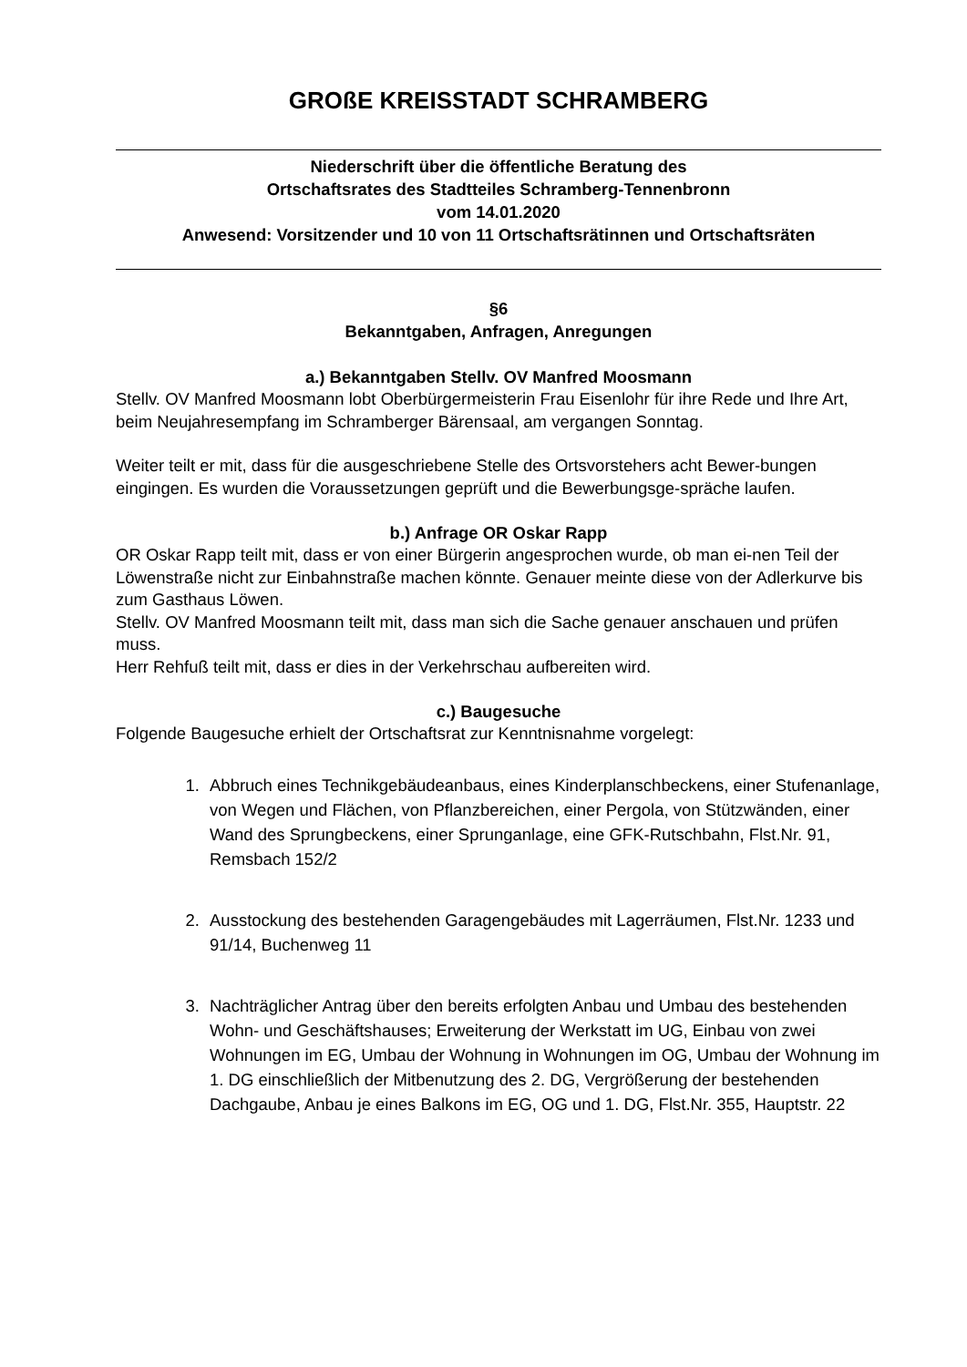GROßE KREISSTADT SCHRAMBERG
Niederschrift über die öffentliche Beratung des
Ortschaftsrates des Stadtteiles Schramberg-Tennenbronn
vom 14.01.2020
Anwesend: Vorsitzender und 10 von 11 Ortschaftsrätinnen und Ortschaftsräten
§6
Bekanntgaben, Anfragen, Anregungen
a.) Bekanntgaben Stellv. OV Manfred Moosmann
Stellv. OV Manfred Moosmann lobt Oberbürgermeisterin Frau Eisenlohr für ihre Rede und Ihre Art, beim Neujahresempfang im Schramberger Bärensaal, am vergangen Sonntag.
Weiter teilt er mit, dass für die ausgeschriebene Stelle des Ortsvorstehers acht Bewer-bungen eingingen. Es wurden die Voraussetzungen geprüft und die Bewerbungsge-spräche laufen.
b.) Anfrage OR Oskar Rapp
OR Oskar Rapp teilt mit, dass er von einer Bürgerin angesprochen wurde, ob man ei-nen Teil der Löwenstraße nicht zur Einbahnstraße machen könnte. Genauer meinte diese von der Adlerkurve bis zum Gasthaus Löwen.
Stellv. OV Manfred Moosmann teilt mit, dass man sich die Sache genauer anschauen und prüfen muss.
Herr Rehfuß teilt mit, dass er dies in der Verkehrschau aufbereiten wird.
c.) Baugesuche
Folgende Baugesuche erhielt der Ortschaftsrat zur Kenntnisnahme vorgelegt:
1. Abbruch eines Technikgebäudeanbaus, eines Kinderplanschbeckens, einer Stufenanlage, von Wegen und Flächen, von Pflanzbereichen, einer Pergola, von Stützwänden, einer Wand des Sprungbeckens, einer Sprunganlage, eine GFK-Rutschbahn, Flst.Nr. 91, Remsbach 152/2
2. Ausstockung des bestehenden Garagengebäudes mit Lagerräumen, Flst.Nr. 1233 und 91/14, Buchenweg 11
3. Nachträglicher Antrag über den bereits erfolgten Anbau und Umbau des bestehenden Wohn- und Geschäftshauses; Erweiterung der Werkstatt im UG, Einbau von zwei Wohnungen im EG, Umbau der Wohnung in Wohnungen im OG, Umbau der Wohnung im 1. DG einschließlich der Mitbenutzung des 2. DG, Vergrößerung der bestehenden Dachgaube, Anbau je eines Balkons im EG, OG und 1. DG, Flst.Nr. 355, Hauptstr. 22